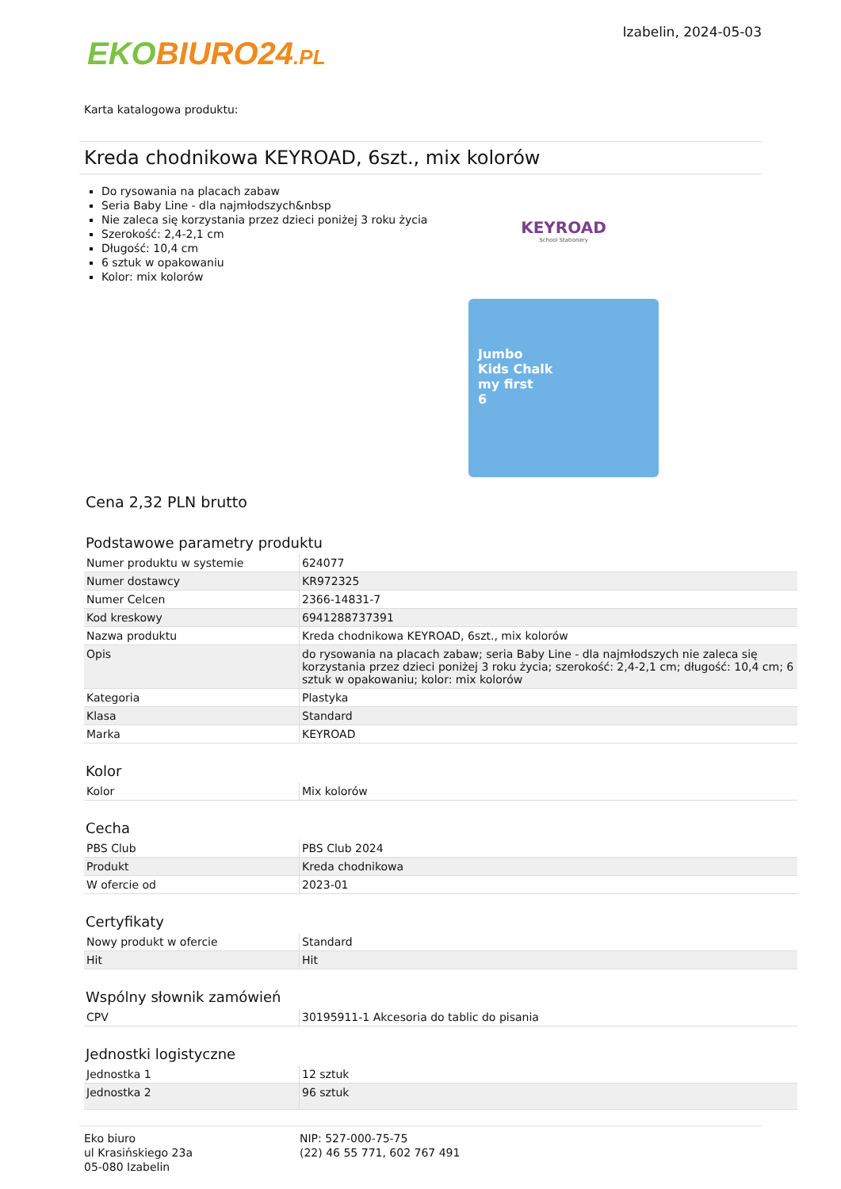EKO BIURO24.PL
Izabelin, 2024-05-03
Karta katalogowa produktu:
Kreda chodnikowa KEYROAD, 6szt., mix kolorów
Do rysowania na placach zabaw
Seria Baby Line - dla najmłodszych&nbsp
Nie zaleca się korzystania przez dzieci poniżej 3 roku życia
Szerokość: 2,4-2,1 cm
Długość: 10,4 cm
6 sztuk w opakowaniu
Kolor: mix kolorów
KEYROAD
School Stationery
Jumbo
Kids Chalk
my first
6
Cena 2,32 PLN brutto
Podstawowe parametry produktu
| Numer produktu w systemie | 624077 |
| Numer dostawcy | KR972325 |
| Numer Celcen | 2366-14831-7 |
| Kod kreskowy | 6941288737391 |
| Nazwa produktu | Kreda chodnikowa KEYROAD, 6szt., mix kolorów |
| Opis | do rysowania na placach zabaw; seria Baby Line - dla najmłodszych nie zaleca się korzystania przez dzieci poniżej 3 roku życia; szerokość: 2,4-2,1 cm; długość: 10,4 cm; 6 sztuk w opakowaniu; kolor: mix kolorów |
| Kategoria | Plastyka |
| Klasa | Standard |
| Marka | KEYROAD |
Kolor
| Kolor | Mix kolorów |
Cecha
| PBS Club | PBS Club 2024 |
| Produkt | Kreda chodnikowa |
| W ofercie od | 2023-01 |
Certyfikaty
| Nowy produkt w ofercie | Standard |
| Hit | Hit |
Wspólny słownik zamówień
| CPV | 30195911-1 Akcesoria do tablic do pisania |
Jednostki logistyczne
| Jednostka 1 | 12 sztuk |
| Jednostka 2 | 96 sztuk |
Eko biuro
ul Krasińskiego 23a
05-080 Izabelin
NIP: 527-000-75-75
(22) 46 55 771, 602 767 491